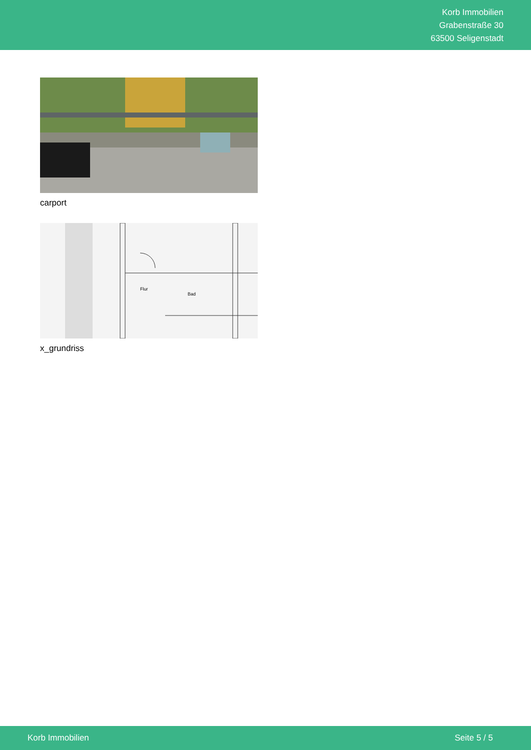Korb Immobilien
Grabenstraße 30
63500 Seligenstadt
carport
Bad
Flur
x_grundriss
Korb Immobilien Seite 5 / 5